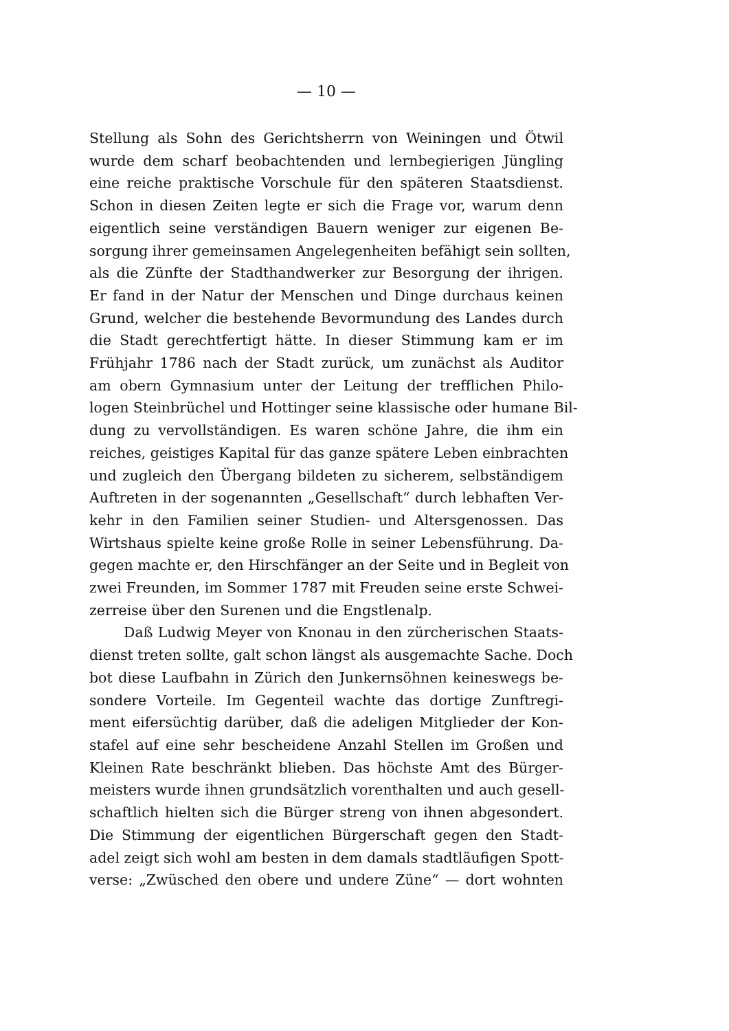— 10 —
Stellung als Sohn des Gerichtsherrn von Weiningen und Ötwil
wurde dem scharf beobachtenden und lernbegierigen Jüngling
eine reiche praktische Vorschule für den späteren Staatsdienst.
Schon in diesen Zeiten legte er sich die Frage vor, warum denn
eigentlich seine verständigen Bauern weniger zur eigenen Be-
sorgung ihrer gemeinsamen Angelegenheiten befähigt sein sollten,
als die Zünfte der Stadthandwerker zur Besorgung der ihrigen.
Er fand in der Natur der Menschen und Dinge durchaus keinen
Grund, welcher die bestehende Bevormundung des Landes durch
die Stadt gerechtfertigt hätte. In dieser Stimmung kam er im
Frühjahr 1786 nach der Stadt zurück, um zunächst als Auditor
am obern Gymnasium unter der Leitung der trefflichen Philo-
logen Steinbrüchel und Hottinger seine klassische oder humane Bil-
dung zu vervollständigen. Es waren schöne Jahre, die ihm ein
reiches, geistiges Kapital für das ganze spätere Leben einbrachten
und zugleich den Übergang bildeten zu sicherem, selbständigem
Auftreten in der sogenannten „Gesellschaft“ durch lebhaften Ver-
kehr in den Familien seiner Studien- und Altersgenossen. Das
Wirtshaus spielte keine große Rolle in seiner Lebensführung. Da-
gegen machte er, den Hirschfänger an der Seite und in Begleit von
zwei Freunden, im Sommer 1787 mit Freuden seine erste Schwei-
zerreise über den Surenen und die Engstlenalp.
Daß Ludwig Meyer von Knonau in den zürcherischen Staats-
dienst treten sollte, galt schon längst als ausgemachte Sache. Doch
bot diese Laufbahn in Zürich den Junkernsöhnen keineswegs be-
sondere Vorteile. Im Gegenteil wachte das dortige Zunftregi-
ment eifersüchtig darüber, daß die adeligen Mitglieder der Kon-
stafel auf eine sehr bescheidene Anzahl Stellen im Großen und
Kleinen Rate beschränkt blieben. Das höchste Amt des Bürger-
meisters wurde ihnen grundsätzlich vorenthalten und auch gesell-
schaftlich hielten sich die Bürger streng von ihnen abgesondert.
Die Stimmung der eigentlichen Bürgerschaft gegen den Stadt-
adel zeigt sich wohl am besten in dem damals stadtläufigen Spott-
verse: „Zwüsched den obere und undere Züne“ — dort wohnten